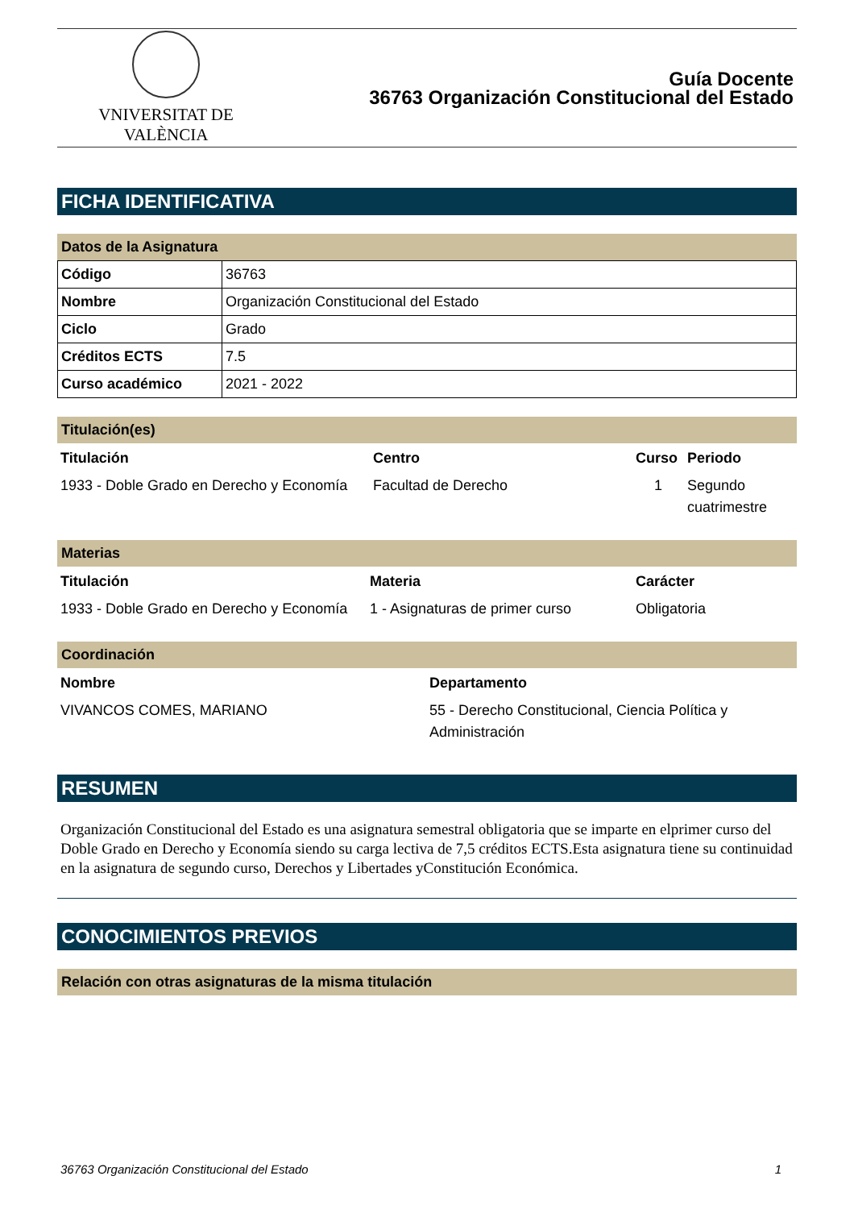VNIVERSITAT DE VALÈNCIA
Guía Docente
36763 Organización Constitucional del Estado
FICHA IDENTIFICATIVA
Datos de la Asignatura
| Código | 36763 |
| Nombre | Organización Constitucional del Estado |
| Ciclo | Grado |
| Créditos ECTS | 7.5 |
| Curso académico | 2021 - 2022 |
Titulación(es)
| Titulación | Centro | Curso | Periodo |
| --- | --- | --- | --- |
| 1933 - Doble Grado en Derecho y Economía | Facultad de Derecho | 1 | Segundo cuatrimestre |
Materias
| Titulación | Materia | Carácter |
| --- | --- | --- |
| 1933 - Doble Grado en Derecho y Economía | 1 - Asignaturas de primer curso | Obligatoria |
Coordinación
| Nombre | Departamento |
| --- | --- |
| VIVANCOS COMES, MARIANO | 55 - Derecho Constitucional, Ciencia Política y Administración |
RESUMEN
Organización Constitucional del Estado es una asignatura semestral obligatoria que se imparte en elprimer curso del Doble Grado en Derecho y Economía siendo su carga lectiva de 7,5 créditos ECTS.Esta asignatura tiene su continuidad en la asignatura de segundo curso, Derechos y Libertades yConstitución Económica.
CONOCIMIENTOS PREVIOS
Relación con otras asignaturas de la misma titulación
36763 Organización Constitucional del Estado 1